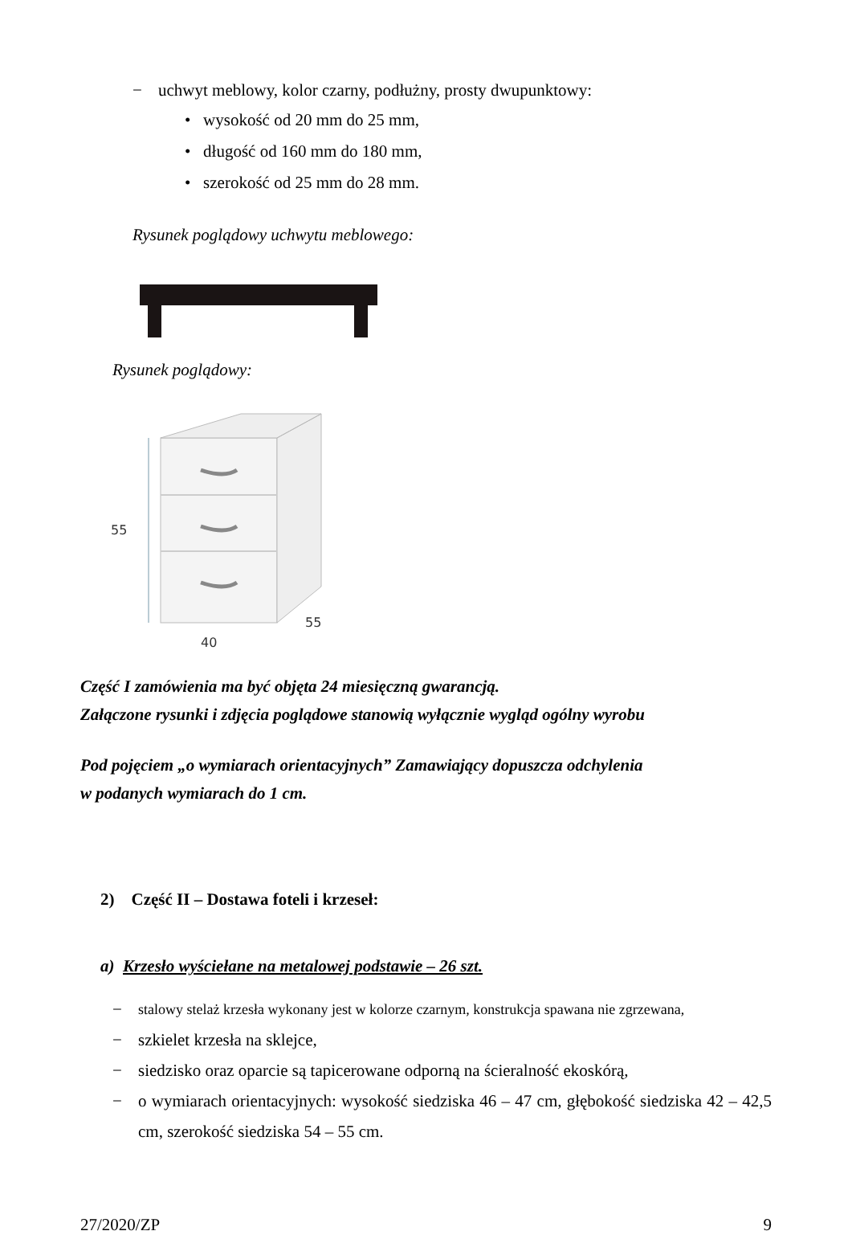− uchwyt meblowy, kolor czarny, podłużny, prosty dwupunktowy:
• wysokość od 20 mm do 25 mm,
• długość od 160 mm do 180 mm,
• szerokość od 25 mm do 28 mm.
Rysunek poglądowy uchwytu meblowego:
Rysunek poglądowy:
55
40
55
Część I zamówienia ma być objęta 24 miesięczną gwarancją.
Załączone rysunki i zdjęcia poglądowe stanowią wyłącznie wygląd ogólny wyrobu
Pod pojęciem „o wymiarach orientacyjnych” Zamawiający dopuszcza odchylenia
w podanych wymiarach do 1 cm.
2) Część II – Dostawa foteli i krzeseł:
a) Krzesło wyściełane na metalowej podstawie – 26 szt.
− stalowy stelaż krzesła wykonany jest w kolorze czarnym, konstrukcja spawana nie zgrzewana,
− szkielet krzesła na sklejce,
− siedzisko oraz oparcie są tapicerowane odporną na ścieralność ekoskórą,
− o wymiarach orientacyjnych: wysokość siedziska 46 – 47 cm, głębokość siedziska 42 – 42,5 cm, szerokość siedziska 54 – 55 cm.
27/2020/ZP 9